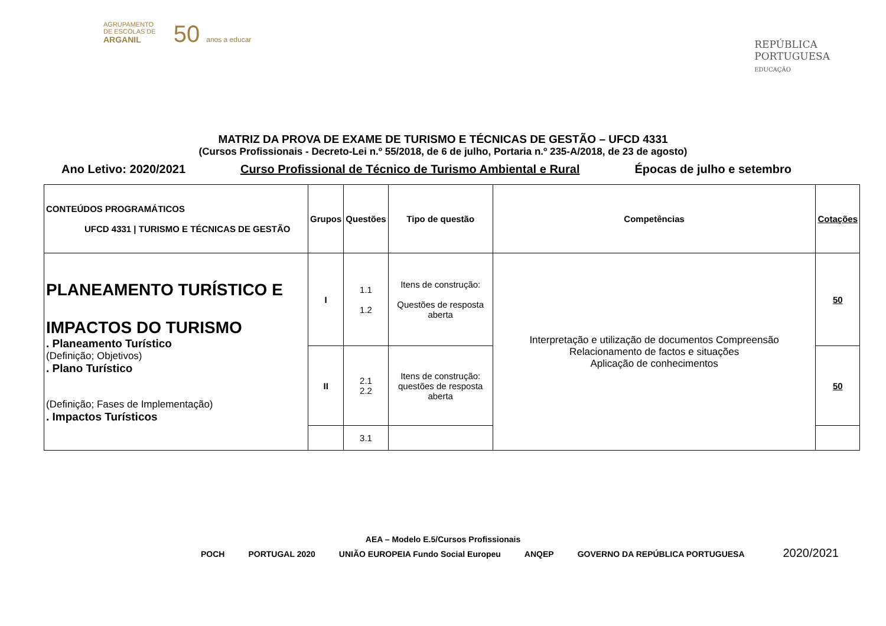AGRUPAMENTO
DE ESCOLAS DE
ARGANIL
50 anos a educar
REPÚBLICA
PORTUGUESA
EDUCAÇÃO
MATRIZ DA PROVA DE EXAME DE TURISMO E TÉCNICAS DE GESTÃO – UFCD 4331
(Cursos Profissionais - Decreto-Lei n.º 55/2018, de 6 de julho, Portaria n.º 235-A/2018, de 23 de agosto)
Ano Letivo: 2020/2021 Curso Profissional de Técnico de Turismo Ambiental e Rural Épocas de julho e setembro
| CONTEÚDOS PROGRAMÁTICOS UFCD 4331 / TURISMO E TÉCNICAS DE GESTÃO | Grupos | Questões | Tipo de questão | Competências | Cotações |
| --- | --- | --- | --- | --- | --- |
| PLANEAMENTO TURÍSTICO E IMPACTOS DO TURISMO . Planeamento Turístico (Definição; Objetivos) . Plano Turístico (Definição; Fases de Implementação) . Impactos Turísticos | I | 1.1 1.2 | Itens de construção: Questões de resposta aberta | Interpretação e utilização de documentos Compreensão Relacionamento de factos e situações Aplicação de conhecimentos | 50 |
| | II | 2.1 2.2 | Itens de construção: questões de resposta aberta | | 50 |
| | | 3.1 | | | |
AEA – Modelo E.5/Cursos Profissionais
POCH PORTUGAL 2020 UNIÃO EUROPEIA Fundo Social Europeu ANQEP GOVERNO DA REPÚBLICA PORTUGUESA
2020/2021